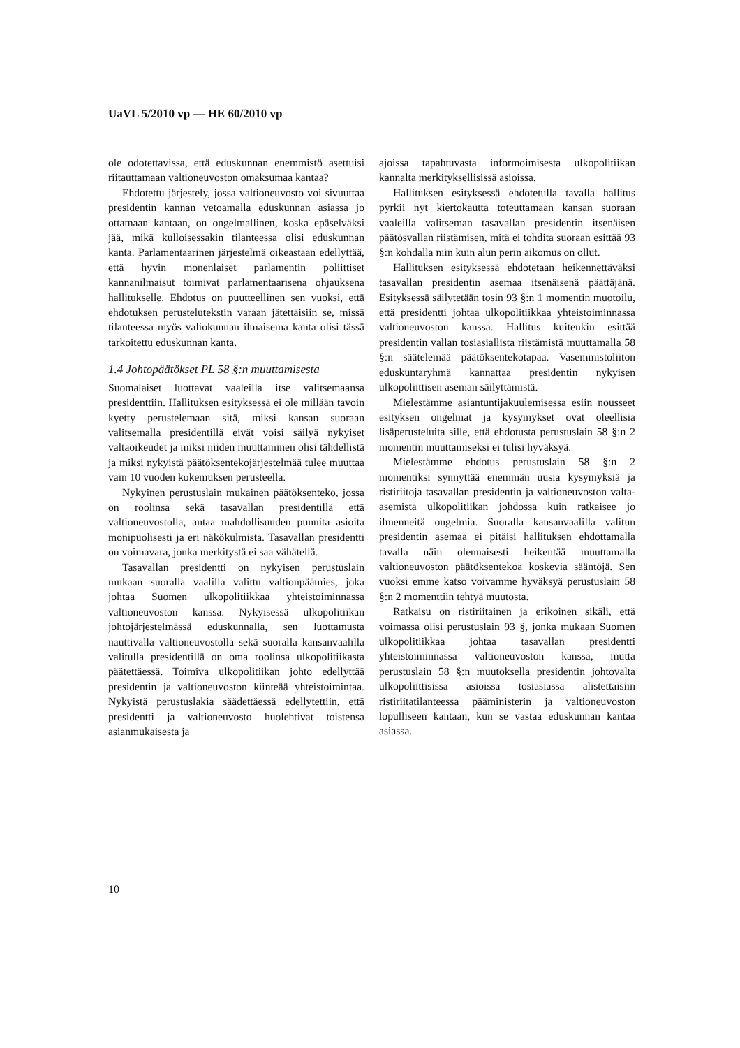UaVL 5/2010 vp — HE 60/2010 vp
ole odotettavissa, että eduskunnan enemmistö asettuisi riitauttamaan valtioneuvoston omaksumaa kantaa?
Ehdotettu järjestely, jossa valtioneuvosto voi sivuuttaa presidentin kannan vetoamalla eduskunnan asiassa jo ottamaan kantaan, on ongelmallinen, koska epäselväksi jää, mikä kulloisessakin tilanteessa olisi eduskunnan kanta. Parlamentaarinen järjestelmä oikeastaan edellyttää, että hyvin monenlaiset parlamentin poliittiset kannanilmaisut toimivat parlamentaarisena ohjauksena hallitukselle. Ehdotus on puutteellinen sen vuoksi, että ehdotuksen perustelutekstin varaan jätettäisiin se, missä tilanteessa myös valiokunnan ilmaisema kanta olisi tässä tarkoitettu eduskunnan kanta.
1.4 Johtopäätökset PL 58 §:n muuttamisesta
Suomalaiset luottavat vaaleilla itse valitsemaansa presidenttiin. Hallituksen esityksessä ei ole millään tavoin kyetty perustelemaan sitä, miksi kansan suoraan valitsemalla presidentillä eivät voisi säilyä nykyiset valtaoikeudet ja miksi niiden muuttaminen olisi tähdellistä ja miksi nykyistä päätöksentekojärjestelmää tulee muuttaa vain 10 vuoden kokemuksen perusteella.
Nykyinen perustuslain mukainen päätöksenteko, jossa on roolinsa sekä tasavallan presidentillä että valtioneuvostolla, antaa mahdollisuuden punnita asioita monipuolisesti ja eri näkökulmista. Tasavallan presidentti on voimavara, jonka merkitystä ei saa vähätellä.
Tasavallan presidentti on nykyisen perustuslain mukaan suoralla vaalilla valittu valtionpäämies, joka johtaa Suomen ulkopolitiikkaa yhteistoiminnassa valtioneuvoston kanssa. Nykyisessä ulkopolitiikan johtojärjestelmässä eduskunnalla, sen luottamusta nauttivalla valtioneuvostolla sekä suoralla kansanvaalilla valitulla presidentillä on oma roolinsa ulkopolitiikasta päätettäessä. Toimiva ulkopolitiikan johto edellyttää presidentin ja valtioneuvoston kiinteää yhteistoimintaa. Nykyistä perustuslakia säädettäessä edellytettiin, että presidentti ja valtioneuvosto huolehtivat toistensa asianmukaisesta ja
ajoissa tapahtuvasta informoimisesta ulkopolitiikan kannalta merkityksellisissä asioissa.
Hallituksen esityksessä ehdotetulla tavalla hallitus pyrkii nyt kiertokautta toteuttamaan kansan suoraan vaaleilla valitseman tasavallan presidentin itsenäisen päätösvallan riistämisen, mitä ei tohdita suoraan esittää 93 §:n kohdalla niin kuin alun perin aikomus on ollut.
Hallituksen esityksessä ehdotetaan heikennettäväksi tasavallan presidentin asemaa itsenäisenä päättäjänä. Esityksessä säilytetään tosin 93 §:n 1 momentin muotoilu, että presidentti johtaa ulkopolitiikkaa yhteistoiminnassa valtioneuvoston kanssa. Hallitus kuitenkin esittää presidentin vallan tosiasiallista riistämistä muuttamalla 58 §:n säätelemää päätöksentekotapaa. Vasemmistoliiton eduskuntaryhmä kannattaa presidentin nykyisen ulkopoliittisen aseman säilyttämistä.
Mielestämme asiantuntijakuulemisessa esiin nousseet esityksen ongelmat ja kysymykset ovat oleellisia lisäperusteluita sille, että ehdotusta perustuslain 58 §:n 2 momentin muuttamiseksi ei tulisi hyväksyä.
Mielestämme ehdotus perustuslain 58 §:n 2 momentiksi synnyttää enemmän uusia kysymyksiä ja ristiriitoja tasavallan presidentin ja valtioneuvoston valta-asemista ulkopolitiikan johdossa kuin ratkaisee jo ilmenneitä ongelmia. Suoralla kansanvaalilla valitun presidentin asemaa ei pitäisi hallituksen ehdottamalla tavalla näin olennaisesti heikentää muuttamalla valtioneuvoston päätöksentekoa koskevia sääntöjä. Sen vuoksi emme katso voivamme hyväksyä perustuslain 58 §:n 2 momenttiin tehtyä muutosta.
Ratkaisu on ristiriitainen ja erikoinen sikäli, että voimassa olisi perustuslain 93 §, jonka mukaan Suomen ulkopolitiikkaa johtaa tasavallan presidentti yhteistoiminnassa valtioneuvoston kanssa, mutta perustuslain 58 §:n muutoksella presidentin johtovalta ulkopoliittisissa asioissa tosiasiassa alistettaisiin ristiriitatilanteessa pääministerin ja valtioneuvoston lopulliseen kantaan, kun se vastaa eduskunnan kantaa asiassa.
10